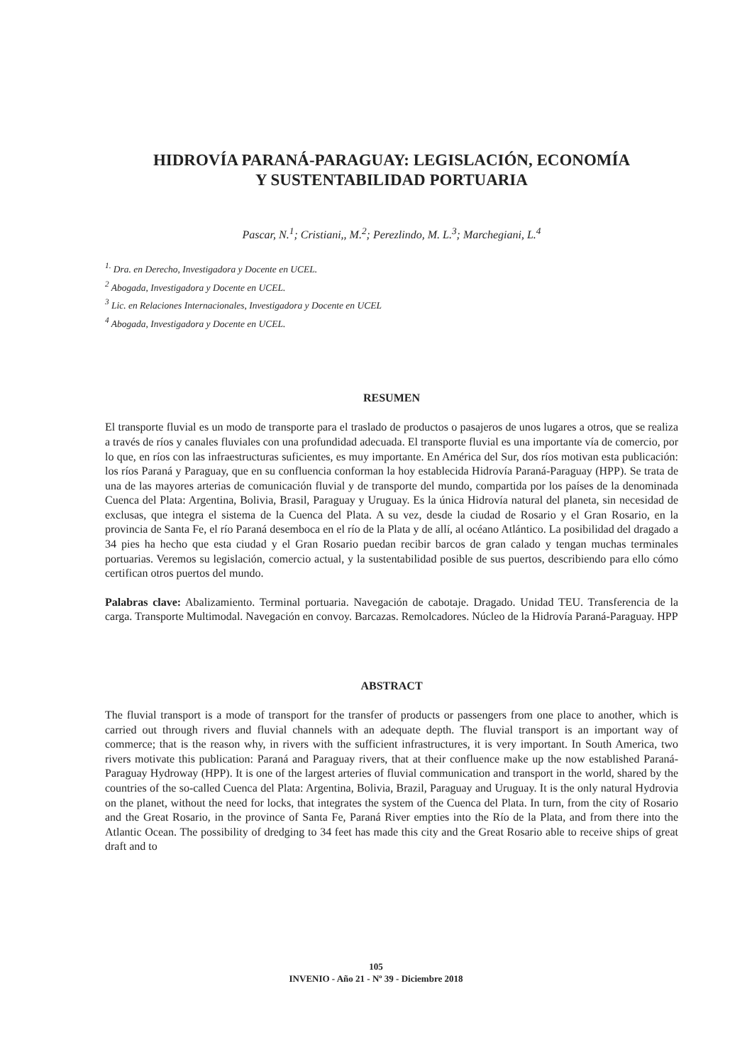HIDROVÍA PARANÁ-PARAGUAY: LEGISLACIÓN, ECONOMÍA
Y SUSTENTABILIDAD PORTUARIA
Pascar, N.<sup>1</sup>; Cristiani,, M.<sup>2</sup>; Perezlindo, M. L.<sup>3</sup>; Marchegiani, L.<sup>4</sup>
<sup>1.</sup> Dra. en Derecho, Investigadora y Docente en UCEL.
<sup>2</sup> Abogada, Investigadora y Docente en UCEL.
<sup>3</sup> Lic. en Relaciones Internacionales, Investigadora y Docente en UCEL
<sup>4</sup> Abogada, Investigadora y Docente en UCEL.
RESUMEN
El transporte fluvial es un modo de transporte para el traslado de productos o pasajeros de unos lugares a otros, que se realiza a través de ríos y canales fluviales con una profundidad adecuada. El transporte fluvial es una importante vía de comercio, por lo que, en ríos con las infraestructuras suficientes, es muy importante. En América del Sur, dos ríos motivan esta publicación: los ríos Paraná y Paraguay, que en su confluencia conforman la hoy establecida Hidrovía Paraná-Paraguay (HPP). Se trata de una de las mayores arterias de comunicación fluvial y de transporte del mundo, compartida por los países de la denominada Cuenca del Plata: Argentina, Bolivia, Brasil, Paraguay y Uruguay. Es la única Hidrovía natural del planeta, sin necesidad de exclusas, que integra el sistema de la Cuenca del Plata. A su vez, desde la ciudad de Rosario y el Gran Rosario, en la provincia de Santa Fe, el río Paraná desemboca en el río de la Plata y de allí, al océano Atlántico. La posibilidad del dragado a 34 pies ha hecho que esta ciudad y el Gran Rosario puedan recibir barcos de gran calado y tengan muchas terminales portuarias. Veremos su legislación, comercio actual, y la sustentabilidad posible de sus puertos, describiendo para ello cómo certifican otros puertos del mundo.
Palabras clave: Abalizamiento. Terminal portuaria. Navegación de cabotaje. Dragado. Unidad TEU. Transferencia de la carga. Transporte Multimodal. Navegación en convoy. Barcazas. Remolcadores. Núcleo de la Hidrovía Paraná-Paraguay. HPP
ABSTRACT
The fluvial transport is a mode of transport for the transfer of products or passengers from one place to another, which is carried out through rivers and fluvial channels with an adequate depth. The fluvial transport is an important way of commerce; that is the reason why, in rivers with the sufficient infrastructures, it is very important. In South America, two rivers motivate this publication: Paraná and Paraguay rivers, that at their confluence make up the now established Paraná- Paraguay Hydroway (HPP). It is one of the largest arteries of fluvial communication and transport in the world, shared by the countries of the so-called Cuenca del Plata: Argentina, Bolivia, Brazil, Paraguay and Uruguay. It is the only natural Hydrovia on the planet, without the need for locks, that integrates the system of the Cuenca del Plata. In turn, from the city of Rosario and the Great Rosario, in the province of Santa Fe, Paraná River empties into the Río de la Plata, and from there into the Atlantic Ocean. The possibility of dredging to 34 feet has made this city and the Great Rosario able to receive ships of great draft and to
105
INVENIO - Año 21 - Nº 39 - Diciembre 2018